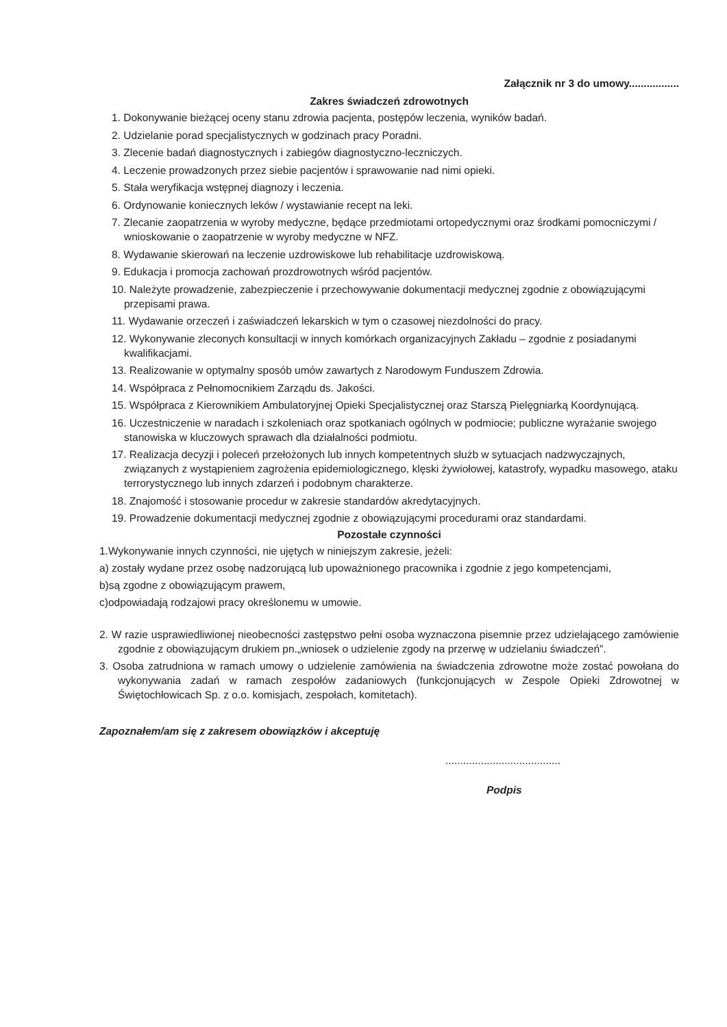Załącznik nr 3 do umowy.................
Zakres świadczeń zdrowotnych
1. Dokonywanie bieżącej oceny stanu zdrowia pacjenta, postępów leczenia, wyników badań.
2. Udzielanie porad specjalistycznych w godzinach pracy Poradni.
3. Zlecenie badań diagnostycznych i zabiegów diagnostyczno-leczniczych.
4. Leczenie prowadzonych przez siebie pacjentów i sprawowanie nad nimi opieki.
5. Stała weryfikacja wstępnej diagnozy i leczenia.
6. Ordynowanie koniecznych leków / wystawianie recept na leki.
7. Zlecanie zaopatrzenia w wyroby medyczne, będące przedmiotami ortopedycznymi oraz środkami pomocniczymi / wnioskowanie o zaopatrzenie w wyroby medyczne w NFZ.
8. Wydawanie skierowań na leczenie uzdrowiskowe lub rehabilitacje uzdrowiskową.
9. Edukacja i promocja zachowań prozdrowotnych wśród pacjentów.
10. Należyte prowadzenie, zabezpieczenie i przechowywanie dokumentacji medycznej zgodnie z obowiązującymi przepisami prawa.
11. Wydawanie orzeczeń i zaświadczeń lekarskich w tym o czasowej niezdolności do pracy.
12. Wykonywanie zleconych konsultacji w innych komórkach organizacyjnych Zakładu – zgodnie z posiadanymi kwalifikacjami.
13. Realizowanie w optymalny sposób umów zawartych z Narodowym Funduszem Zdrowia.
14. Współpraca z Pełnomocnikiem Zarządu ds. Jakości.
15. Współpraca z Kierownikiem Ambulatoryjnej Opieki Specjalistycznej oraz Starszą Pielęgniarką Koordynującą.
16. Uczestniczenie w naradach i szkoleniach oraz spotkaniach ogólnych w podmiocie; publiczne wyrażanie swojego stanowiska w kluczowych sprawach dla działalności podmiotu.
17. Realizacja decyzji i poleceń przełożonych lub innych kompetentnych służb w sytuacjach nadzwyczajnych, związanych z wystąpieniem zagrożenia epidemiologicznego, klęski żywiołowej, katastrofy, wypadku masowego, ataku terrorystycznego lub innych zdarzeń i podobnym charakterze.
18. Znajomość i stosowanie procedur w zakresie standardów akredytacyjnych.
19. Prowadzenie dokumentacji medycznej zgodnie z obowiązującymi procedurami oraz standardami.
Pozostałe czynności
1.Wykonywanie innych czynności, nie ujętych w niniejszym zakresie, jeżeli:
a) zostały wydane przez osobę nadzorującą lub upoważnionego pracownika i zgodnie z jego kompetencjami,
b)są zgodne z obowiązującym prawem,
c)odpowiadają rodzajowi pracy określonemu w umowie.
2. W razie usprawiedliwionej nieobecności zastępstwo pełni osoba wyznaczona pisemnie przez udzielającego zamówienie zgodnie z obowiązującym drukiem pn.„wniosek o udzielenie zgody na przerwę w udzielaniu świadczeń”.
3. Osoba zatrudniona w ramach umowy o udzielenie zamówienia na świadczenia zdrowotne może zostać powołana do wykonywania zadań w ramach zespołów zadaniowych (funkcjonujących w Zespole Opieki Zdrowotnej w Świętochłowicach Sp. z o.o. komisjach, zespołach, komitetach).
Zapoznałem/am się z zakresem obowiązków i akceptuję
.......................................
Podpis